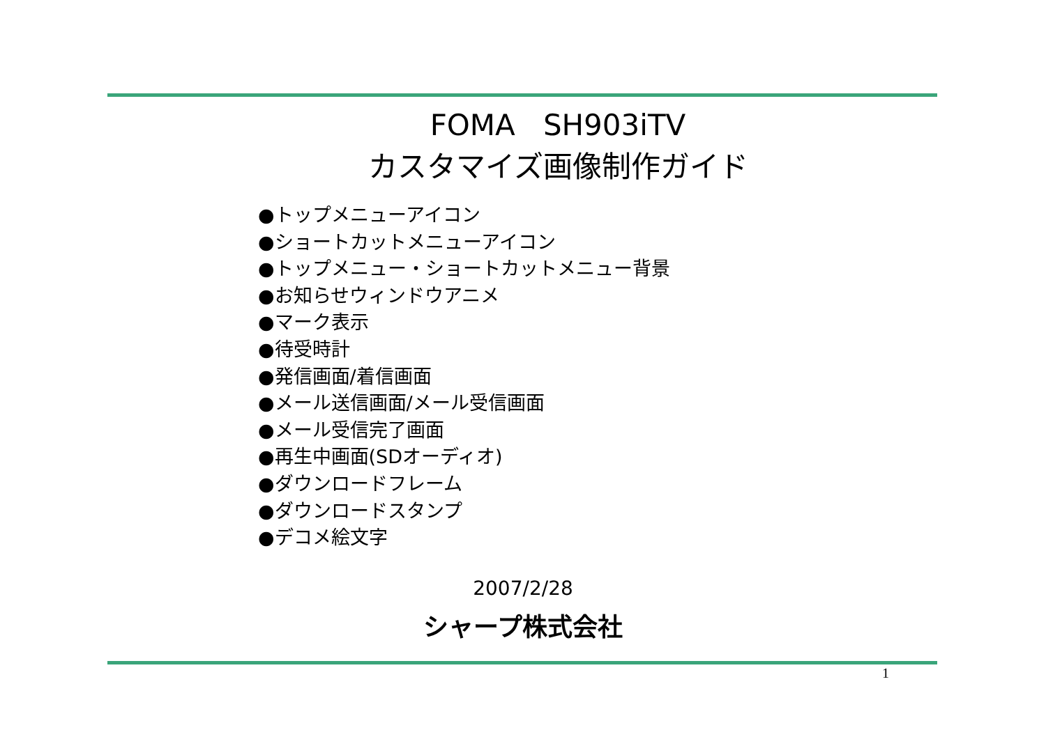FOMA SH903iTV
カスタマイズ画像制作ガイド
●トップメニューアイコン
●ショートカットメニューアイコン
●トップメニュー・ショートカットメニュー背景
●お知らせウィンドウアニメ
●マーク表示
●待受時計
●発信画面/着信画面
●メール送信画面/メール受信画面
●メール受信完了画面
●再生中画面(SDオーディオ)
●ダウンロードフレーム
●ダウンロードスタンプ
●デコメ絵文字
2007/2/28
シャープ株式会社
1